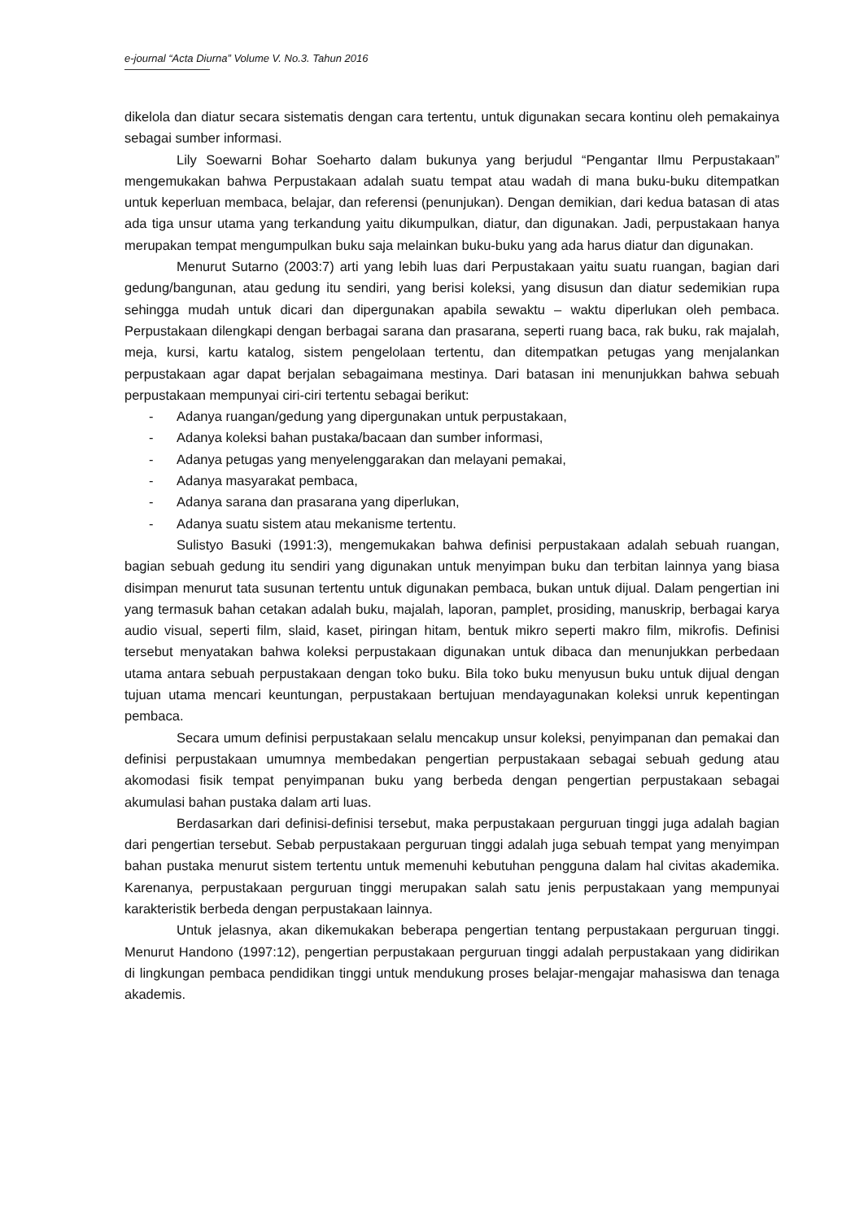e-journal “Acta Diurna” Volume V. No.3. Tahun 2016
dikelola dan diatur secara sistematis dengan cara tertentu, untuk digunakan secara kontinu oleh pemakainya sebagai sumber informasi.
Lily Soewarni Bohar Soeharto dalam bukunya yang berjudul “Pengantar Ilmu Perpustakaan” mengemukakan bahwa Perpustakaan adalah suatu tempat atau wadah di mana buku-buku ditempatkan untuk keperluan membaca, belajar, dan referensi (penunjukan). Dengan demikian, dari kedua batasan di atas ada tiga unsur utama yang terkandung yaitu dikumpulkan, diatur, dan digunakan. Jadi, perpustakaan hanya merupakan tempat mengumpulkan buku saja melainkan buku-buku yang ada harus diatur dan digunakan.
Menurut Sutarno (2003:7) arti yang lebih luas dari Perpustakaan yaitu suatu ruangan, bagian dari gedung/bangunan, atau gedung itu sendiri, yang berisi koleksi, yang disusun dan diatur sedemikian rupa sehingga mudah untuk dicari dan dipergunakan apabila sewaktu – waktu diperlukan oleh pembaca. Perpustakaan dilengkapi dengan berbagai sarana dan prasarana, seperti ruang baca, rak buku, rak majalah, meja, kursi, kartu katalog, sistem pengelolaan tertentu, dan ditempatkan petugas yang menjalankan perpustakaan agar dapat berjalan sebagaimana mestinya. Dari batasan ini menunjukkan bahwa sebuah perpustakaan mempunyai ciri-ciri tertentu sebagai berikut:
- Adanya ruangan/gedung yang dipergunakan untuk perpustakaan,
- Adanya koleksi bahan pustaka/bacaan dan sumber informasi,
- Adanya petugas yang menyelenggarakan dan melayani pemakai,
- Adanya masyarakat pembaca,
- Adanya sarana dan prasarana yang diperlukan,
- Adanya suatu sistem atau mekanisme tertentu.
Sulistyo Basuki (1991:3), mengemukakan bahwa definisi perpustakaan adalah sebuah ruangan, bagian sebuah gedung itu sendiri yang digunakan untuk menyimpan buku dan terbitan lainnya yang biasa disimpan menurut tata susunan tertentu untuk digunakan pembaca, bukan untuk dijual. Dalam pengertian ini yang termasuk bahan cetakan adalah buku, majalah, laporan, pamplet, prosiding, manuskrip, berbagai karya audio visual, seperti film, slaid, kaset, piringan hitam, bentuk mikro seperti makro film, mikrofis. Definisi tersebut menyatakan bahwa koleksi perpustakaan digunakan untuk dibaca dan menunjukkan perbedaan utama antara sebuah perpustakaan dengan toko buku. Bila toko buku menyusun buku untuk dijual dengan tujuan utama mencari keuntungan, perpustakaan bertujuan mendayagunakan koleksi unruk kepentingan pembaca.
Secara umum definisi perpustakaan selalu mencakup unsur koleksi, penyimpanan dan pemakai dan definisi perpustakaan umumnya membedakan pengertian perpustakaan sebagai sebuah gedung atau akomodasi fisik tempat penyimpanan buku yang berbeda dengan pengertian perpustakaan sebagai akumulasi bahan pustaka dalam arti luas.
Berdasarkan dari definisi-definisi tersebut, maka perpustakaan perguruan tinggi juga adalah bagian dari pengertian tersebut. Sebab perpustakaan perguruan tinggi adalah juga sebuah tempat yang menyimpan bahan pustaka menurut sistem tertentu untuk memenuhi kebutuhan pengguna dalam hal civitas akademika. Karenanya, perpustakaan perguruan tinggi merupakan salah satu jenis perpustakaan yang mempunyai karakteristik berbeda dengan perpustakaan lainnya.
Untuk jelasnya, akan dikemukakan beberapa pengertian tentang perpustakaan perguruan tinggi. Menurut Handono (1997:12), pengertian perpustakaan perguruan tinggi adalah perpustakaan yang didirikan di lingkungan pembaca pendidikan tinggi untuk mendukung proses belajar-mengajar mahasiswa dan tenaga akademis.